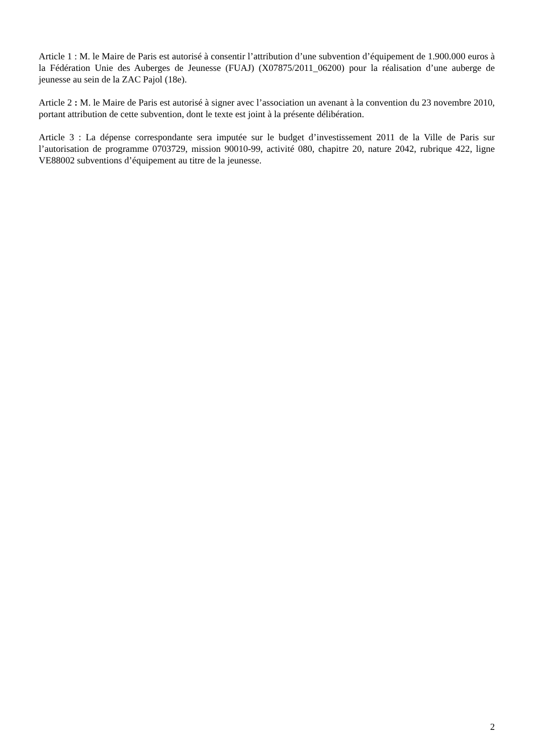Article 1 : M. le Maire de Paris est autorisé à consentir l’attribution d’une subvention d’équipement de 1.900.000 euros à la Fédération Unie des Auberges de Jeunesse (FUAJ) (X07875/2011_06200) pour la réalisation d’une auberge de jeunesse au sein de la ZAC Pajol (18e).
Article 2 : M. le Maire de Paris est autorisé à signer avec l’association un avenant à la convention du 23 novembre 2010, portant attribution de cette subvention, dont le texte est joint à la présente délibération.
Article 3 : La dépense correspondante sera imputée sur le budget d’investissement 2011 de la Ville de Paris sur l’autorisation de programme 0703729, mission 90010-99, activité 080, chapitre 20, nature 2042, rubrique 422, ligne VE88002 subventions d’équipement au titre de la jeunesse.
2